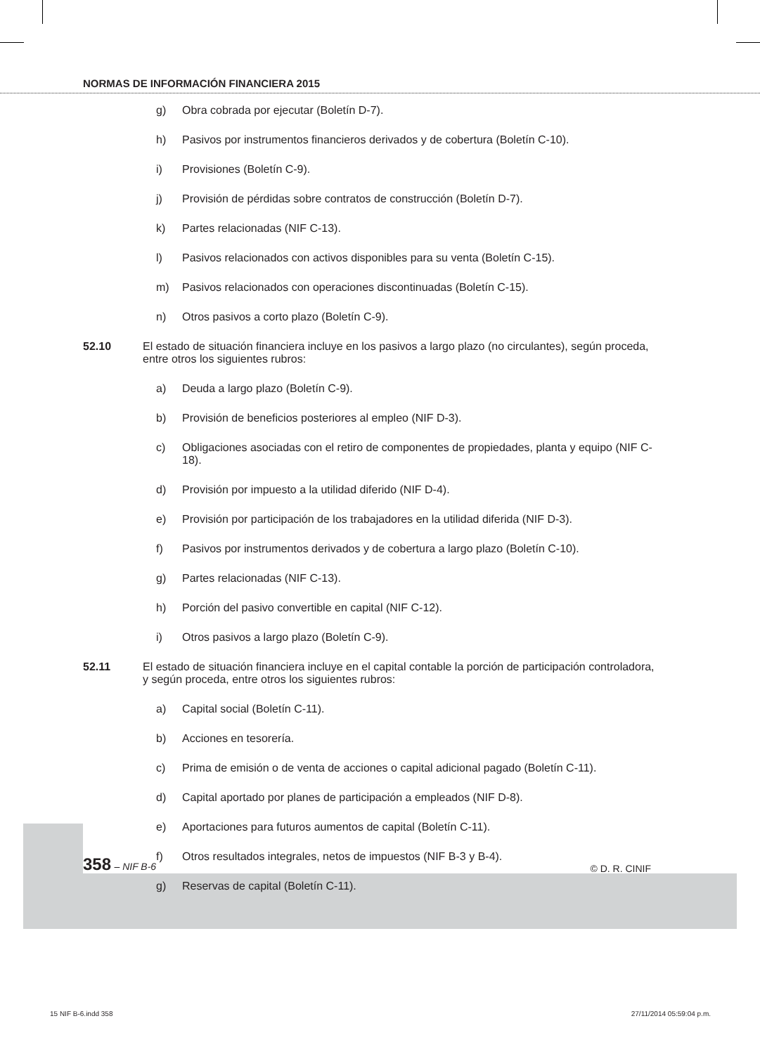NORMAS DE INFORMACIÓN FINANCIERA 2015
g) Obra cobrada por ejecutar (Boletín D-7).
h) Pasivos por instrumentos financieros derivados y de cobertura (Boletín C-10).
i) Provisiones (Boletín C-9).
j) Provisión de pérdidas sobre contratos de construcción (Boletín D-7).
k) Partes relacionadas (NIF C-13).
l) Pasivos relacionados con activos disponibles para su venta (Boletín C-15).
m) Pasivos relacionados con operaciones discontinuadas (Boletín C-15).
n) Otros pasivos a corto plazo (Boletín C-9).
52.10 El estado de situación financiera incluye en los pasivos a largo plazo (no circulantes), según proceda, entre otros los siguientes rubros:
a) Deuda a largo plazo (Boletín C-9).
b) Provisión de beneficios posteriores al empleo (NIF D-3).
c) Obligaciones asociadas con el retiro de componentes de propiedades, planta y equipo (NIF C-18).
d) Provisión por impuesto a la utilidad diferido (NIF D-4).
e) Provisión por participación de los trabajadores en la utilidad diferida (NIF D-3).
f) Pasivos por instrumentos derivados y de cobertura a largo plazo (Boletín C-10).
g) Partes relacionadas (NIF C-13).
h) Porción del pasivo convertible en capital (NIF C-12).
i) Otros pasivos a largo plazo (Boletín C-9).
52.11 El estado de situación financiera incluye en el capital contable la porción de participación controladora, y según proceda, entre otros los siguientes rubros:
a) Capital social (Boletín C-11).
b) Acciones en tesorería.
c) Prima de emisión o de venta de acciones o capital adicional pagado (Boletín C-11).
d) Capital aportado por planes de participación a empleados (NIF D-8).
e) Aportaciones para futuros aumentos de capital (Boletín C-11).
f) Otros resultados integrales, netos de impuestos (NIF B-3 y B-4).
g) Reservas de capital (Boletín C-11).
358 – NIF B-6 © D. R. CINIF
15 NIF B-6.indd 358 27/11/2014 05:59:04 p.m.